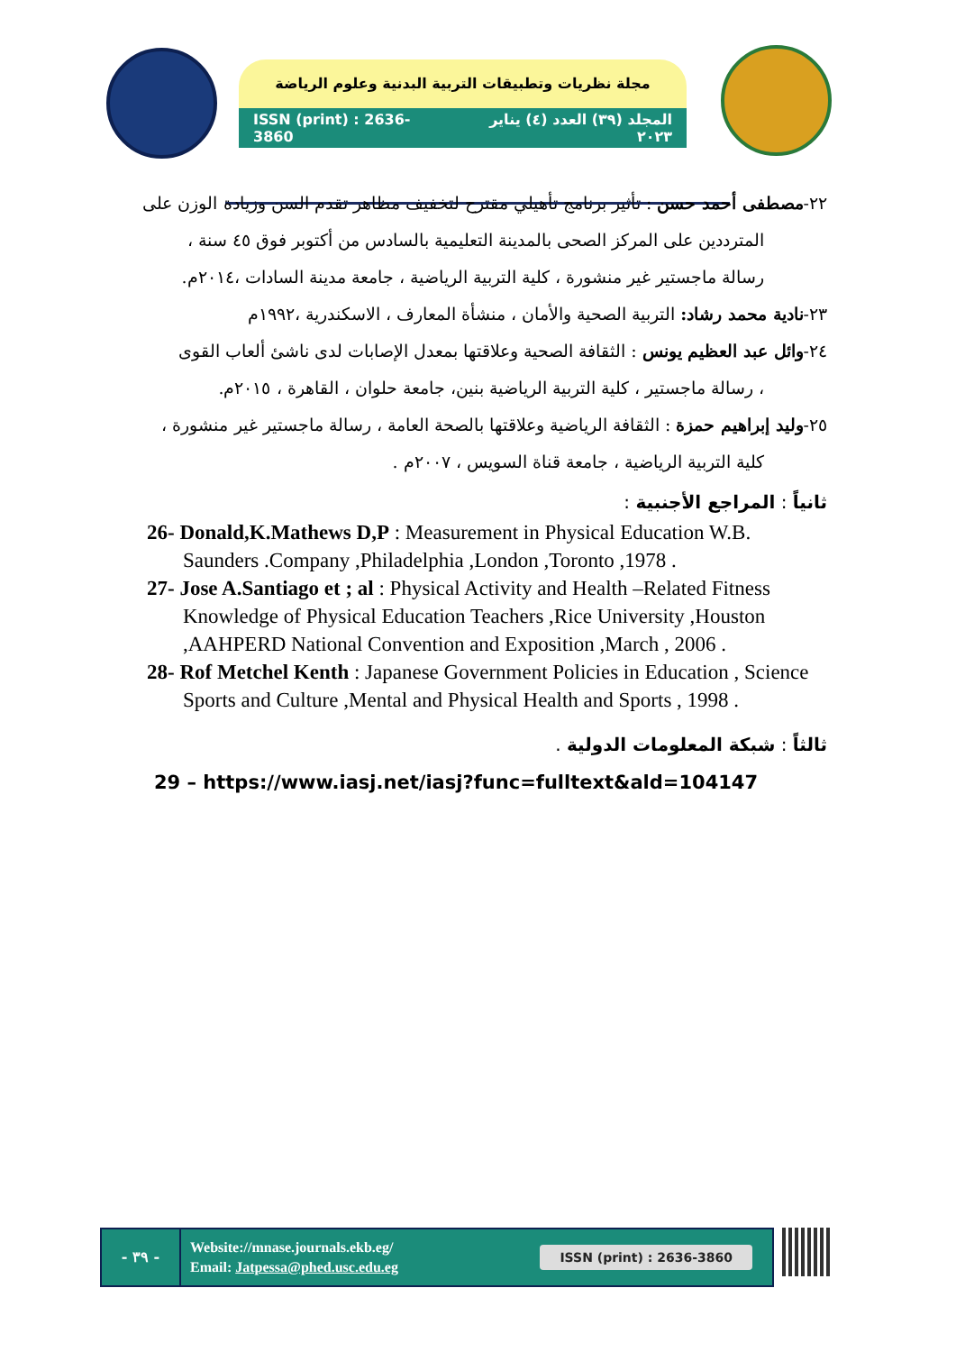مجلة نظريات وتطبيقات التربية البدنية وعلوم الرياضة
ISSN (print) : 2636-3860 المجلد (٣٩) العدد (٤) يناير ٢٠٢٣
٢٢-مصطفى أحمد حسن : تأثير برنامج تأهيلي مقترح لتخفيف مظاهر تقدم السن وزيادة الوزن على
المترددين على المركز الصحى بالمدينة التعليمية بالسادس من أكتوبر فوق ٤٥ سنة ،
رسالة ماجستير غير منشورة ، كلية التربية الرياضية ، جامعة مدينة السادات ،٢٠١٤م.
٢٣-نادية محمد رشاد: التربية الصحية والأمان ، منشأة المعارف ، الاسكندرية ،١٩٩٢م
٢٤-وائل عبد العظيم يونس : الثقافة الصحية وعلاقتها بمعدل الإصابات لدى ناشئ ألعاب القوى
، رسالة ماجستير ، كلية التربية الرياضية بنين، جامعة حلوان ، القاهرة ، ٢٠١٥م.
٢٥-وليد إبراهيم حمزة : الثقافة الرياضية وعلاقتها بالصحة العامة ، رسالة ماجستير غير منشورة ،
كلية التربية الرياضية ، جامعة قناة السويس ، ٢٠٠٧م .
ثانياً : المراجع الأجنبية :
26- Donald,K.Mathews D,P : Measurement in Physical Education W.B. Saunders .Company ,Philadelphia ,London ,Toronto ,1978 .
27- Jose A.Santiago et ; al : Physical Activity and Health –Related Fitness Knowledge of Physical Education Teachers ,Rice University ,Houston ,AAHPERD National Convention and Exposition ,March , 2006 .
28- Rof Metchel Kenth : Japanese Government Policies in Education , Science Sports and Culture ,Mental and Physical Health and Sports , 1998 .
ثالثاً : شبكة المعلومات الدولية .
29 – https://www.iasj.net/iasj?func=fulltext&ald=104147
- ٣٩ -
Website://mnase.journals.ekb.eg/
Email: Jatpessa@phed.usc.edu.eg
ISSN (print) : 2636-3860